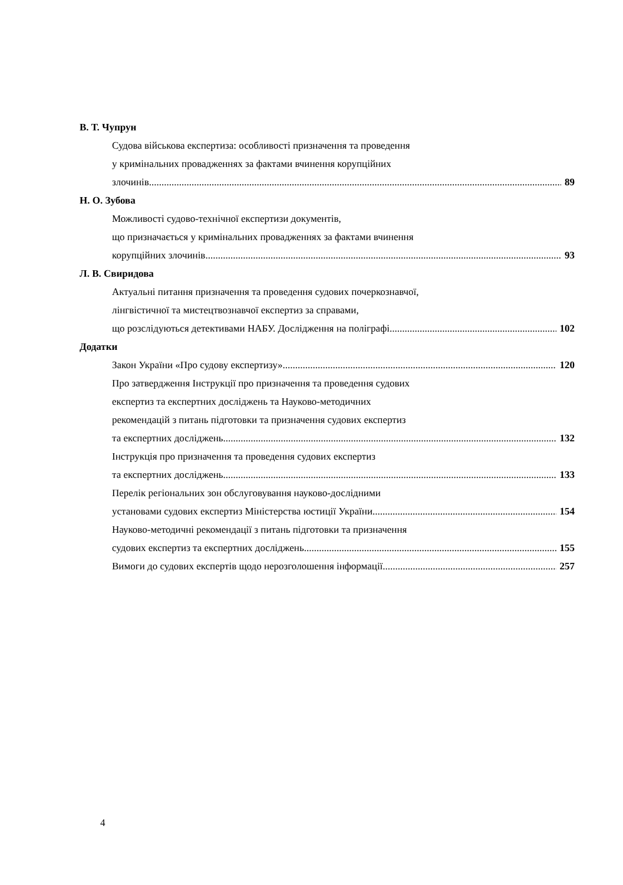В. Т. Чупрун
Судова військова експертиза: особливості призначення та проведення
у кримінальних провадженнях за фактами вчинення корупційних
злочинів 89
Н. О. Зубова
Можливості судово-технічної експертизи документів,
що призначається у кримінальних провадженнях за фактами вчинення
корупційних злочинів 93
Л. В. Свиридова
Актуальні питання призначення та проведення судових почеркознавчої,
лінгвістичної та мистецтвознавчої експертиз за справами,
що розслідуються детективами НАБУ. Дослідження на поліграфі 102
Додатки
Закон України «Про судову експертизу» 120
Про затвердження Інструкції про призначення та проведення судових
експертиз та експертних досліджень та Науково-методичних
рекомендацій з питань підготовки та призначення судових експертиз
та експертних досліджень 132
Інструкція про призначення та проведення судових експертиз
та експертних досліджень 133
Перелік регіональних зон обслуговування науково-дослідними
установами судових експертиз Міністерства юстиції України 154
Науково-методичні рекомендації з питань підготовки та призначення
судових експертиз та експертних досліджень 155
Вимоги до судових експертів щодо нерозголошення інформації 257
4